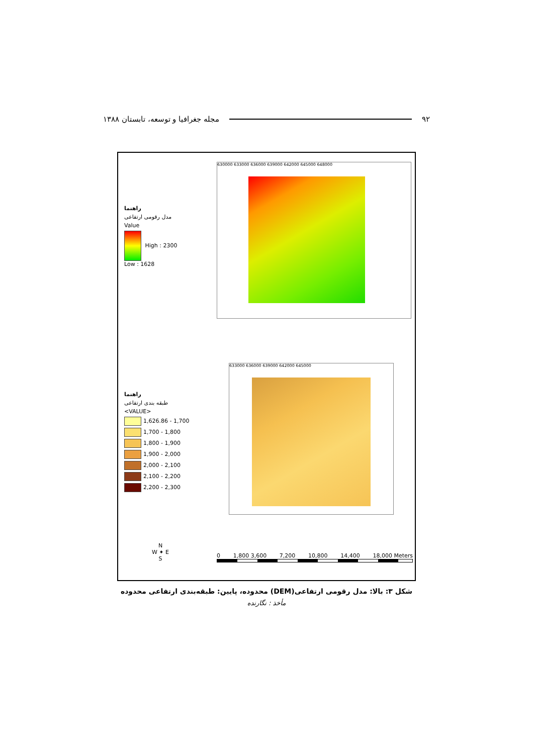۹۲ مجله جغرافیا و توسعه، تابستان ۱۳۸۸
630000 633000 636000 639000 642000 645000 648000
راهنما
مدل رقومی ارتفاعی
Value
High : 2300
Low : 1628
633000 636000 639000 642000 645000
راهنما
طبقه بندی ارتفاعی
<VALUE>
1,626.86 - 1,700
1,700 - 1,800
1,800 - 1,900
1,900 - 2,000
2,000 - 2,100
2,100 - 2,200
2,200 - 2,300
N
W ✦ E
S
0 1,800 3,600 7,200 10,800 14,400 18,000 Meters
شکل ۳: بالا: مدل رقومی ارتفاعی(DEM) محدوده، پایین: طبقه‌بندی ارتفاعی محدوده
مأخذ : نگارنده